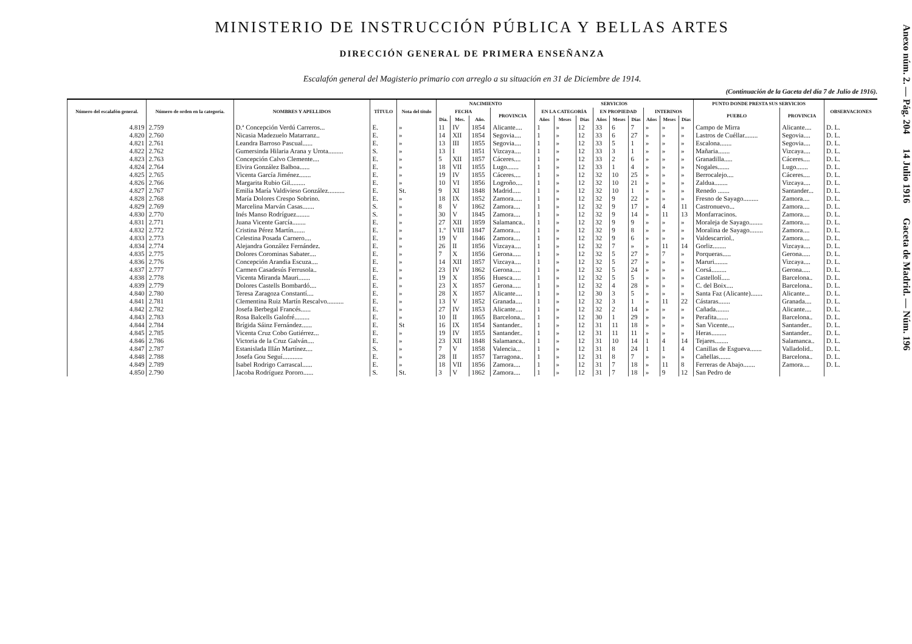MINISTERIO DE INSTRUCCIÓN PÚBLICA Y BELLAS ARTES
DIRECCIÓN GENERAL DE PRIMERA ENSEÑANZA
Escalafón general del Magisterio primario con arreglo a su situación en 31 de Diciembre de 1914.
(Continuación de la Gaceta del día 7 de Julio de 1916).
| Número del escalafón general. | Número de orden en la categoría. | NOMBRES Y APELLIDOS | TÍTULO | Nota del título | NACIMIENTO | | | | SERVICIOS | | | | | | | | | PUNTO DONDE PRESTA SUS SERVICIOS | | OBSERVACIONES |
| --- | --- | --- | --- | --- | --- | --- | --- | --- | --- | --- | --- | --- | --- | --- | --- | --- | --- | --- | --- | --- |
| | | | | | FECHA | | | PROVINCIA | EN LA CATEGORÍA | | | EN PROPIEDAD | | | INTERINOS | | | PUEBLO | PROVINCIA | |
| | | | | | Día. | Mes. | Año. | | Años | Meses | Días | Años | Meses | Días | Años | Meses | Días | | | |
| 4.819 | 2.759 | D.ª Concepción Verdú Carreros... | E. | » | 11 | IV | 1854 | Alicante.... | 1 | » | 12 | 33 | 6 | 7 | » | » | » | Campo de Mirra | Alicante.... | D. L. |
| 4.820 | 2.760 | Nicasia Madezuelo Matarranz.. | E. | » | 14 | XII | 1854 | Segovia.... | 1 | » | 12 | 33 | 6 | 27 | » | » | » | Lastros de Cuéllar........ | Segovia.... | D. L. |
| 4.821 | 2.761 | Leandra Barroso Pascual...... | E. | » | 13 | III | 1855 | Segovia.... | 1 | » | 12 | 33 | 5 | 1 | » | » | » | Escalona....... | Segovia.... | D. L. |
| 4.822 | 2.762 | Gumersinda Hilaria Arana y Urota......... | S. | » | 13 | I | 1851 | Vizcaya.... | 1 | » | 12 | 33 | 3 | 1 | » | » | » | Mañaria....... | Vizcaya.... | D. L. |
| 4.823 | 2.763 | Concepción Calvo Clemente.... | E. | » | 5 | XII | 1857 | Cáceres.... | 1 | » | 12 | 33 | 2 | 6 | » | » | » | Granadilla..... | Cáceres.... | D. L. |
| 4.824 | 2.764 | Elvira González Balboa...... | E. | » | 18 | VII | 1855 | Lugo....... | 1 | » | 12 | 33 | 1 | 4 | » | » | » | Nogales....... | Lugo....... | D. L. |
| 4.825 | 2.765 | Vicenta García Jiménez....... | E. | » | 19 | IV | 1855 | Cáceres.... | 1 | » | 12 | 32 | 10 | 25 | » | » | » | Berrocalejo.... | Cáceres.... | D. L. |
| 4.826 | 2.766 | Margarita Rubio Gil......... | E. | » | 10 | VI | 1856 | Logroño.... | 1 | » | 12 | 32 | 10 | 21 | » | » | » | Zaldua........ | Vizcaya.... | D. L. |
| 4.827 | 2.767 | Emilia María Valdivieso González.......... | E. | St. | 9 | XI | 1848 | Madrid..... | 1 | » | 12 | 32 | 10 | 1 | » | » | » | Renedo ....... | Santander... | D. L. |
| 4.828 | 2.768 | María Dolores Crespo Sobrino. | E. | » | 18 | IX | 1852 | Zamora..... | 1 | » | 12 | 32 | 9 | 22 | » | » | » | Fresno de Sayago......... | Zamora.... | D. L. |
| 4.829 | 2.769 | Marcelina Marván Casas....... | S. | » | 8 | V | 1862 | Zamora.... | 1 | » | 12 | 32 | 9 | 17 | » | 4 | 11 | Castronuevo... | Zamora.... | D. L. |
| 4.830 | 2.770 | Inés Manso Rodríguez........ | S. | » | 30 | V | 1845 | Zamora.... | 1 | » | 12 | 32 | 9 | 14 | » | 11 | 13 | Monfarracinos. | Zamora.... | D. L. |
| 4.831 | 2.771 | Juana Vicente García........ | E. | » | 27 | XII | 1859 | Salamanca.. | 1 | » | 12 | 32 | 9 | 9 | » | » | » | Moraleja de Sayago........ | Zamora.... | D. L. |
| 4.832 | 2.772 | Cristina Pérez Martín....... | E. | » | 1.º | VIII | 1847 | Zamora.... | 1 | » | 12 | 32 | 9 | 8 | » | » | » | Moralina de Sayago........ | Zamora.... | D. L. |
| 4.833 | 2.773 | Celestina Posada Carnero.... | E. | » | 19 | V | 1846 | Zamora.... | 1 | » | 12 | 32 | 9 | 6 | » | » | » | Valdescarriol.. | Zamora.... | D. L. |
| 4.834 | 2.774 | Alejandra González Fernández. | E. | » | 26 | II | 1856 | Vizcaya.... | 1 | » | 12 | 32 | 7 | » | » | 11 | 14 | Gorliz........ | Vizcaya.... | D. L. |
| 4.835 | 2.775 | Dolores Corominas Sabater.... | E. | » | 7 | X | 1856 | Gerona..... | 1 | » | 12 | 32 | 5 | 27 | » | 7 | » | Porqueras..... | Gerona..... | D. L. |
| 4.836 | 2.776 | Concepción Arandia Escuza.... | E. | » | 14 | XII | 1857 | Vizcaya.... | 1 | » | 12 | 32 | 5 | 27 | » | » | » | Maruri........ | Vizcaya.... | D. L. |
| 4.837 | 2.777 | Carmen Casadesús Ferrusola.. | E. | » | 23 | IV | 1862 | Gerona..... | 1 | » | 12 | 32 | 5 | 24 | » | » | » | Corsá......... | Gerona..... | D. L. |
| 4.838 | 2.778 | Vicenta Miranda Mauri....... | E. | » | 19 | X | 1856 | Huesca..... | 1 | » | 12 | 32 | 5 | 5 | » | » | » | Castellolí..... | Barcelona.. | D. L. |
| 4.839 | 2.779 | Dolores Castells Bombardó.... | E. | » | 23 | X | 1857 | Gerona..... | 1 | » | 12 | 32 | 4 | 28 | » | » | » | C. del Boix.... | Barcelona.. | D. L. |
| 4.840 | 2.780 | Teresa Zaragoza Constantí.... | E. | » | 28 | X | 1857 | Alicante.... | 1 | » | 12 | 30 | 3 | 5 | » | » | » | Santa Faz (Alicante)....... | Alicante... | D. L. |
| 4.841 | 2.781 | Clementina Ruiz Martín Rescalvo.......... | E. | » | 13 | V | 1852 | Granada.... | 1 | » | 12 | 32 | 3 | 1 | » | 11 | 22 | Cástaras....... | Granada.... | D. L. |
| 4.842 | 2.782 | Josefa Berbegal Francés...... | E. | » | 27 | IV | 1853 | Alicante.... | 1 | » | 12 | 32 | 2 | 14 | » | » | » | Cañada........ | Alicante.... | D. L. |
| 4.843 | 2.783 | Rosa Balcells Galofré......... | E. | » | 10 | II | 1865 | Barcelona... | 1 | » | 12 | 30 | 1 | 29 | » | » | » | Perafita....... | Barcelona.. | D. L. |
| 4.844 | 2.784 | Brígida Sáinz Fernández...... | E. | St | 16 | IX | 1854 | Santander.. | 1 | » | 12 | 31 | 11 | 18 | » | » | » | San Vicente.... | Santander.. | D. L. |
| 4.845 | 2.785 | Vicenta Cruz Cobo Gutiérrez... | E. | » | 19 | IV | 1855 | Santander.. | 1 | » | 12 | 31 | 11 | 11 | » | » | » | Heras......... | Santander.. | D. L. |
| 4.846 | 2.786 | Victoria de la Cruz Galván.... | E. | » | 23 | XII | 1848 | Salamanca.. | 1 | » | 12 | 31 | 10 | 14 | 1 | 4 | 14 | Tejares........ | Salamanca.. | D. L. |
| 4.847 | 2.787 | Estanislada Illán Martínez.... | S. | » | 7 | V | 1858 | Valencia... | 1 | » | 12 | 31 | 8 | 24 | 1 | 1 | 4 | Canillas de Esguevа....... | Valladolid.. | D. L. |
| 4.848 | 2.788 | Josefa Gou Seguí............ | E. | » | 28 | II | 1857 | Tarragona.. | 1 | » | 12 | 31 | 8 | 7 | » | » | » | Cañellas....... | Barcelona.. | D. L. |
| 4.849 | 2.789 | Isabel Rodrigo Carrascal...... | E. | » | 18 | VII | 1856 | Zamora.... | 1 | » | 12 | 31 | 7 | 18 | » | 11 | 8 | Ferreras de Abajo....... | Zamora.... | D. L. |
| 4.850 | 2.790 | Jacoba Rodríguez Pororo...... | S. | St. | 3 | V | 1862 | Zamora.... | 1 | » | 12 | 31 | 7 | 18 | » | 9 | 12 | San Pedro de | | |
Anexo núm. 2. — Pág. 204 14 Julio 1916 Gaceta de Madrid. — Núm. 196